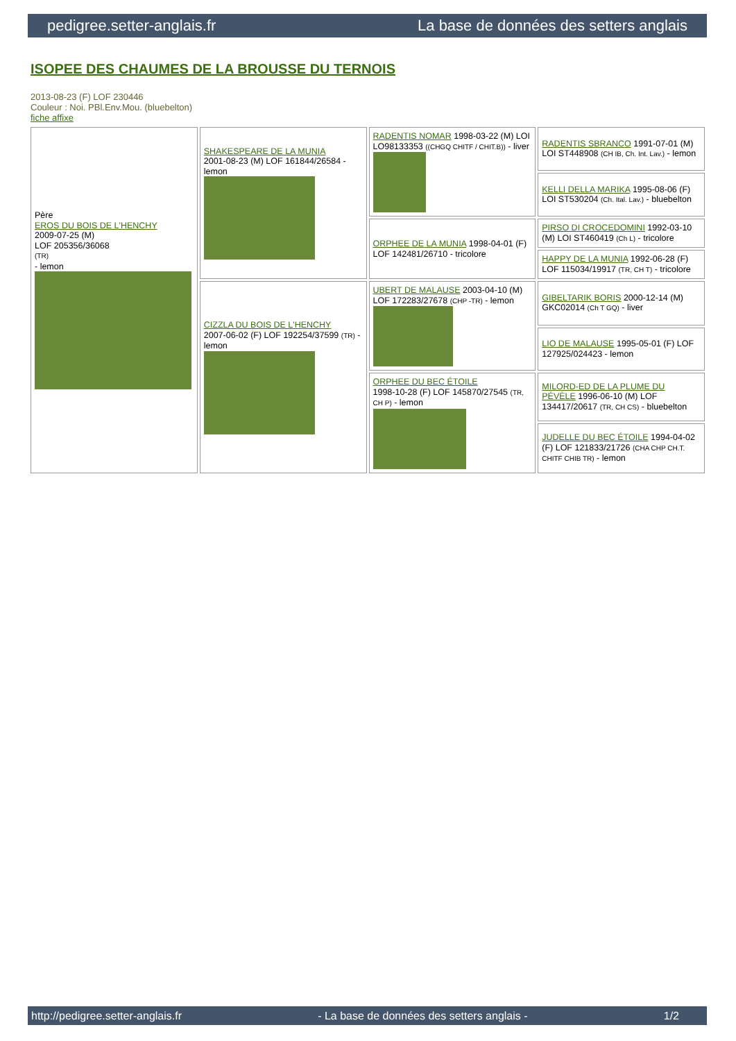pedigree.setter-anglais.fr La base de données des setters anglais
ISOPEE DES CHAUMES DE LA BROUSSE DU TERNOIS
2013-08-23 (F) LOF 230446
Couleur : Noi. PBl.Env.Mou. (bluebelton)
fiche affixe
| Père EROS DU BOIS DE L'HENCHY 2009-07-25 (M) LOF 205356/36068 (TR) - lemon | SHAKESPEARE DE LA MUNIA 2001-08-23 (M) LOF 161844/26584 - lemon | RADENTIS NOMAR 1998-03-22 (M) LOI LO98133353 ((CHGQ CHITF / CHIT.B)) - liver | RADENTIS SBRANCO 1991-07-01 (M) LOI ST448908 (CH IB, Ch. Int. Lav.) - lemon |
| | | | KELLI DELLA MARIKA 1995-08-06 (F) LOI ST530204 (Ch. Ital. Lav.) - bluebelton |
| | | ORPHEE DE LA MUNIA 1998-04-01 (F) LOF 142481/26710 - tricolore | PIRSO DI CROCEDOMINI 1992-03-10 (M) LOI ST460419 (Ch L) - tricolore |
| | | | HAPPY DE LA MUNIA 1992-06-28 (F) LOF 115034/19917 (TR, CH T) - tricolore |
| | CIZZLA DU BOIS DE L'HENCHY 2007-06-02 (F) LOF 192254/37599 (TR) - lemon | UBERT DE MALAUSE 2003-04-10 (M) LOF 172283/27678 (CHP -TR) - lemon | GIBELTARIK BORIS 2000-12-14 (M) GKC02014 (Ch T GQ) - liver |
| | | | LIO DE MALAUSE 1995-05-01 (F) LOF 127925/024423 - lemon |
| | | ORPHEE DU BEC ÉTOILE 1998-10-28 (F) LOF 145870/27545 (TR, CH P) - lemon | MILORD-ED DE LA PLUME DU PÉVÈLE 1996-06-10 (M) LOF 134417/20617 (TR, CH CS) - bluebelton |
| | | | JUDELLE DU BEC ÉTOILE 1994-04-02 (F) LOF 121833/21726 (CHA CHP CH.T. CHITF CHIB TR) - lemon |
http://pedigree.setter-anglais.fr - La base de données des setters anglais - 1/2